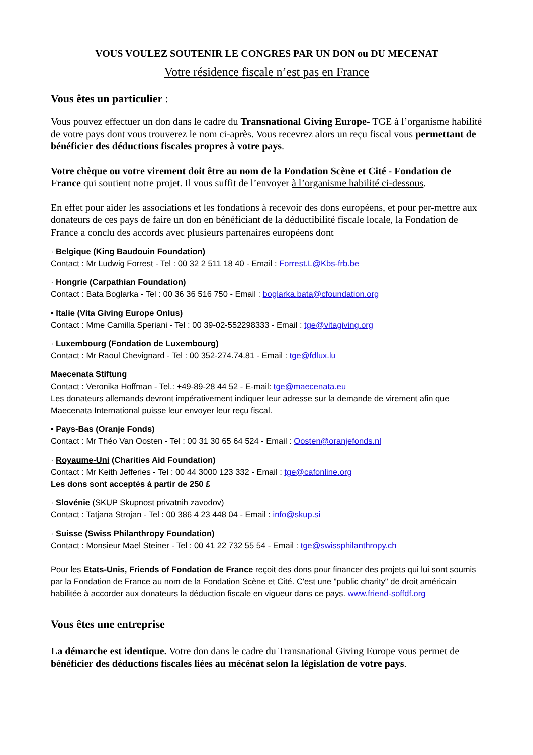VOUS VOULEZ SOUTENIR LE CONGRES PAR UN DON ou DU MECENAT
Votre résidence fiscale n’est pas en France
Vous êtes un particulier :
Vous pouvez effectuer un don dans le cadre du Transnational Giving Europe- TGE à l’organisme habilité de votre pays dont vous trouverez le nom ci-après. Vous recevrez alors un reçu fiscal vous permettant de bénéficier des déductions fiscales propres à votre pays.
Votre chèque ou votre virement doit être au nom de la Fondation Scène et Cité - Fondation de France qui soutient notre projet. Il vous suffit de l’envoyer à l’organisme habilité ci-dessous.
En effet pour aider les associations et les fondations à recevoir des dons européens, et pour per-mettre aux donateurs de ces pays de faire un don en bénéficiant de la déductibilité fiscale locale, la Fondation de France a conclu des accords avec plusieurs partenaires européens dont
· Belgique (King Baudouin Foundation)
Contact : Mr Ludwig Forrest - Tel : 00 32 2 511 18 40 - Email : Forrest.L@Kbs-frb.be
· Hongrie (Carpathian Foundation)
Contact : Bata Boglarka - Tel : 00 36 36 516 750 - Email : boglarka.bata@cfoundation.org
• Italie (Vita Giving Europe Onlus)
Contact : Mme Camilla Speriani - Tel : 00 39-02-552298333 - Email : tge@vitagiving.org
· Luxembourg (Fondation de Luxembourg)
Contact : Mr Raoul Chevignard - Tel : 00 352-274.74.81 - Email : tge@fdlux.lu
Maecenata Stiftung
Contact : Veronika Hoffman - Tel.: +49-89-28 44 52 - E-mail: tge@maecenata.eu
Les donateurs allemands devront impérativement indiquer leur adresse sur la demande de virement afin que Maecenata International puisse leur envoyer leur reçu fiscal.
• Pays-Bas (Oranje Fonds)
Contact : Mr Théo Van Oosten - Tel : 00 31 30 65 64 524 - Email : Oosten@oranjefonds.nl
· Royaume-Uni (Charities Aid Foundation)
Contact : Mr Keith Jefferies - Tel : 00 44 3000 123 332 - Email : tge@cafonline.org
Les dons sont acceptés à partir de 250 £
· Slovénie (SKUP Skupnost privatnih zavodov)
Contact : Tatjana Strojan - Tel : 00 386 4 23 448 04 - Email : info@skup.si
· Suisse (Swiss Philanthropy Foundation)
Contact : Monsieur Mael Steiner - Tel : 00 41 22 732 55 54 - Email : tge@swissphilanthropy.ch
Pour les Etats-Unis, Friends of Fondation de France reçoit des dons pour financer des projets qui lui sont soumis par la Fondation de France au nom de la Fondation Scène et Cité. C'est une "public charity" de droit américain habilitée à accorder aux donateurs la déduction fiscale en vigueur dans ce pays. www.friend-soffdf.org
Vous êtes une entreprise
La démarche est identique. Votre don dans le cadre du Transnational Giving Europe vous permet de bénéficier des déductions fiscales liées au mécénat selon la législation de votre pays.